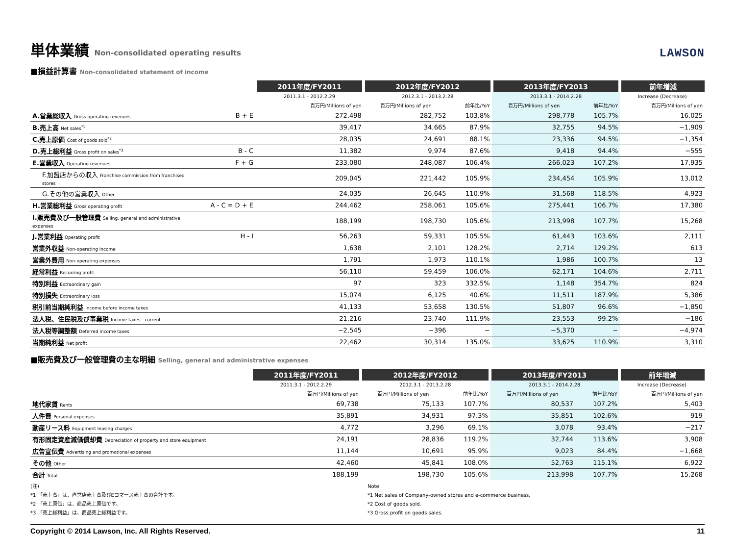単体業績 Non-consolidated operating results LAWSON
■損益計算書 Non-consolidated statement of income
| | | 2011年度/FY2011 | 2012年度/FY2012 | | 2013年度/FY2013 | | 前年増減 |
| --- | --- | --- | --- | --- | --- | --- | --- |
| | | 2011.3.1 - 2012.2.29 | 2012.3.1 - 2013.2.28 | | 2013.3.1 - 2014.2.28 | | Increase (Decrease) |
| | | 百万円/Millions of yen | 百万円/Millions of yen | 前年比/YoY | 百万円/Millions of yen | 前年比/YoY | 百万円/Millions of yen |
| A.営業総収入 Gross operating revenues | B + E | 272,498 | 282,752 | 103.8% | 298,778 | 105.7% | 16,025 |
| B.売上高 Net sales<sup>*1</sup> | | 39,417 | 34,665 | 87.9% | 32,755 | 94.5% | −1,909 |
| C.売上原価 Cost of goods sold<sup>*2</sup> | | 28,035 | 24,691 | 88.1% | 23,336 | 94.5% | −1,354 |
| D.売上総利益 Gross profit on sales<sup>*3</sup> | B - C | 11,382 | 9,974 | 87.6% | 9,418 | 94.4% | −555 |
| E.営業収入 Operating revenues | F + G | 233,080 | 248,087 | 106.4% | 266,023 | 107.2% | 17,935 |
| F.加盟店からの収入 Franchise commission from franchised stores | | 209,045 | 221,442 | 105.9% | 234,454 | 105.9% | 13,012 |
| G.その他の営業収入 Other | | 24,035 | 26,645 | 110.9% | 31,568 | 118.5% | 4,923 |
| H.営業総利益 Gross operating profit | A - C = D + E | 244,462 | 258,061 | 105.6% | 275,441 | 106.7% | 17,380 |
| I.販売費及び一般管理費 Selling, general and administrative expenses | | 188,199 | 198,730 | 105.6% | 213,998 | 107.7% | 15,268 |
| J.営業利益 Operating profit | H - I | 56,263 | 59,331 | 105.5% | 61,443 | 103.6% | 2,111 |
| 営業外収益 Non-operating income | | 1,638 | 2,101 | 128.2% | 2,714 | 129.2% | 613 |
| 営業外費用 Non-operating expenses | | 1,791 | 1,973 | 110.1% | 1,986 | 100.7% | 13 |
| 経常利益 Recurring profit | | 56,110 | 59,459 | 106.0% | 62,171 | 104.6% | 2,711 |
| 特別利益 Extraordinary gain | | 97 | 323 | 332.5% | 1,148 | 354.7% | 824 |
| 特別損失 Extraordinary loss | | 15,074 | 6,125 | 40.6% | 11,511 | 187.9% | 5,386 |
| 税引前当期純利益 Income before income taxes | | 41,133 | 53,658 | 130.5% | 51,807 | 96.6% | −1,850 |
| 法人税、住民税及び事業税 Income taxes - current | | 21,216 | 23,740 | 111.9% | 23,553 | 99.2% | −186 |
| 法人税等調整額 Deferred income taxes | | −2,545 | −396 | − | −5,370 | − | −4,974 |
| 当期純利益 Net profit | | 22,462 | 30,314 | 135.0% | 33,625 | 110.9% | 3,310 |
■販売費及び一般管理費の主な明細 Selling, general and administrative expenses
| | 2011年度/FY2011 | 2012年度/FY2012 | | 2013年度/FY2013 | | 前年増減 |
| --- | --- | --- | --- | --- | --- | --- |
| | 2011.3.1 - 2012.2.29 | 2012.3.1 - 2013.2.28 | | 2013.3.1 - 2014.2.28 | | Increase (Decrease) |
| | 百万円/Millions of yen | 百万円/Millions of yen | 前年比/YoY | 百万円/Millions of yen | 前年比/YoY | 百万円/Millions of yen |
| 地代家賃 Rents | 69,738 | 75,133 | 107.7% | 80,537 | 107.2% | 5,403 |
| 人件費 Personal expenses | 35,891 | 34,931 | 97.3% | 35,851 | 102.6% | 919 |
| 動産リース料 Equipment leasing charges | 4,772 | 3,296 | 69.1% | 3,078 | 93.4% | −217 |
| 有形固定資産減価償却費 Depreciation of property and store equipment | 24,191 | 28,836 | 119.2% | 32,744 | 113.6% | 3,908 |
| 広告宣伝費 Advertising and promotional expenses | 11,144 | 10,691 | 95.9% | 9,023 | 84.4% | −1,668 |
| その他 Other | 42,460 | 45,841 | 108.0% | 52,763 | 115.1% | 6,922 |
| 合計 Total | 188,199 | 198,730 | 105.6% | 213,998 | 107.7% | 15,268 |
(注)
*1 「売上高」は、直営店売上高及びEコマース売上高の合計です。
*2 「売上原価」は、商品売上原価です。
*3 「売上総利益」は、商品売上総利益です。
Note:
*1 Net sales of Company-owned stores and e-commerce business.
*2 Cost of goods sold.
*3 Gross profit on goods sales.
Copyright © 2014 Lawson, Inc. All Rights Reserved. 11